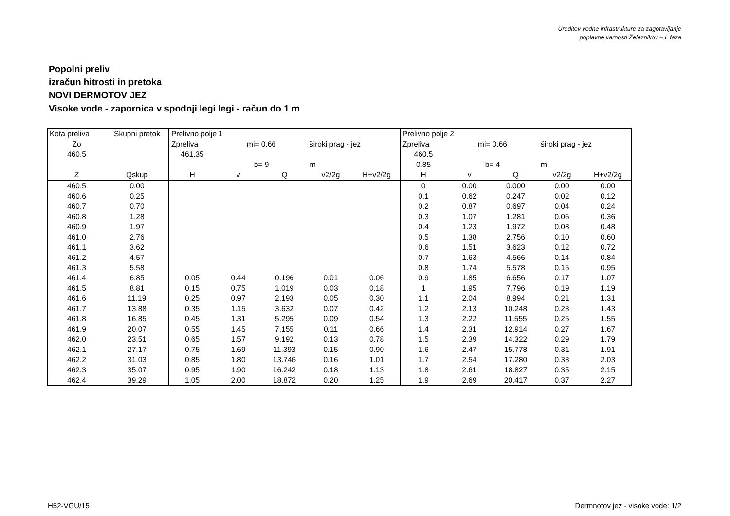Ureditev vodne infrastrukture za zagotavljanje
poplavne varnosti Železnikov – I. faza
Popolni preliv
izračun hitrosti in pretoka
NOVI DERMOTOV JEZ
Visoke vode - zapornica v spodnji legi legi - račun do 1 m
| Kota preliva | Skupni pretok | Prelivno polje 1 | | | | | Prelivno polje 2 | | | | |
| Zo | | Zpreliva | mi= 0.66 | | široki prag - jez | | Zpreliva | mi= 0.66 | | široki prag - jez | |
| 460.5 | | 461.35 | | | | | 460.5 | | | | |
| | | | b= 9 | | m | | 0.85 | b= 4 | | m | |
| Z | Qskup | H | v | Q | v2/2g | H+v2/2g | H | v | Q | v2/2g | H+v2/2g |
| 460.5 | 0.00 | | | | | | 0 | 0.00 | 0.000 | 0.00 | 0.00 |
| 460.6 | 0.25 | | | | | | 0.1 | 0.62 | 0.247 | 0.02 | 0.12 |
| 460.7 | 0.70 | | | | | | 0.2 | 0.87 | 0.697 | 0.04 | 0.24 |
| 460.8 | 1.28 | | | | | | 0.3 | 1.07 | 1.281 | 0.06 | 0.36 |
| 460.9 | 1.97 | | | | | | 0.4 | 1.23 | 1.972 | 0.08 | 0.48 |
| 461.0 | 2.76 | | | | | | 0.5 | 1.38 | 2.756 | 0.10 | 0.60 |
| 461.1 | 3.62 | | | | | | 0.6 | 1.51 | 3.623 | 0.12 | 0.72 |
| 461.2 | 4.57 | | | | | | 0.7 | 1.63 | 4.566 | 0.14 | 0.84 |
| 461.3 | 5.58 | | | | | | 0.8 | 1.74 | 5.578 | 0.15 | 0.95 |
| 461.4 | 6.85 | 0.05 | 0.44 | 0.196 | 0.01 | 0.06 | 0.9 | 1.85 | 6.656 | 0.17 | 1.07 |
| 461.5 | 8.81 | 0.15 | 0.75 | 1.019 | 0.03 | 0.18 | 1 | 1.95 | 7.796 | 0.19 | 1.19 |
| 461.6 | 11.19 | 0.25 | 0.97 | 2.193 | 0.05 | 0.30 | 1.1 | 2.04 | 8.994 | 0.21 | 1.31 |
| 461.7 | 13.88 | 0.35 | 1.15 | 3.632 | 0.07 | 0.42 | 1.2 | 2.13 | 10.248 | 0.23 | 1.43 |
| 461.8 | 16.85 | 0.45 | 1.31 | 5.295 | 0.09 | 0.54 | 1.3 | 2.22 | 11.555 | 0.25 | 1.55 |
| 461.9 | 20.07 | 0.55 | 1.45 | 7.155 | 0.11 | 0.66 | 1.4 | 2.31 | 12.914 | 0.27 | 1.67 |
| 462.0 | 23.51 | 0.65 | 1.57 | 9.192 | 0.13 | 0.78 | 1.5 | 2.39 | 14.322 | 0.29 | 1.79 |
| 462.1 | 27.17 | 0.75 | 1.69 | 11.393 | 0.15 | 0.90 | 1.6 | 2.47 | 15.778 | 0.31 | 1.91 |
| 462.2 | 31.03 | 0.85 | 1.80 | 13.746 | 0.16 | 1.01 | 1.7 | 2.54 | 17.280 | 0.33 | 2.03 |
| 462.3 | 35.07 | 0.95 | 1.90 | 16.242 | 0.18 | 1.13 | 1.8 | 2.61 | 18.827 | 0.35 | 2.15 |
| 462.4 | 39.29 | 1.05 | 2.00 | 18.872 | 0.20 | 1.25 | 1.9 | 2.69 | 20.417 | 0.37 | 2.27 |
H52-VGU/15
Dermnotov jez - visoke vode: 1/2